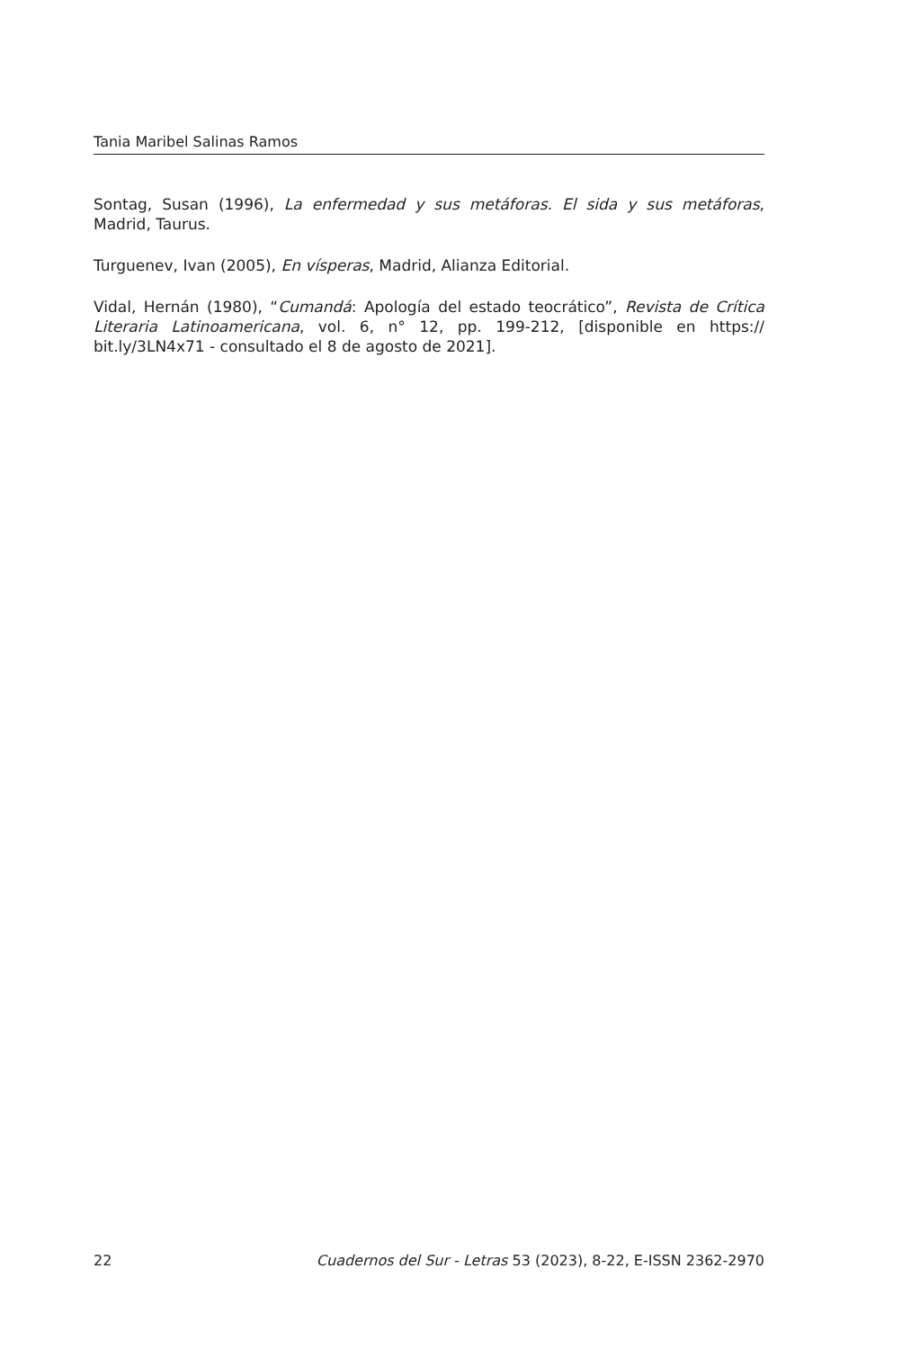Tania Maribel Salinas Ramos
Sontag, Susan (1996), La enfermedad y sus metáforas. El sida y sus metáforas, Madrid, Taurus.
Turguenev, Ivan (2005), En vísperas, Madrid, Alianza Editorial.
Vidal, Hernán (1980), “Cumandá: Apología del estado teocrático”, Revista de Crítica Literaria Latinoamericana, vol. 6, n° 12, pp. 199-212, [disponible en https:// bit.ly/3LN4x71 - consultado el 8 de agosto de 2021].
22 Cuadernos del Sur - Letras 53 (2023), 8-22, E-ISSN 2362-2970